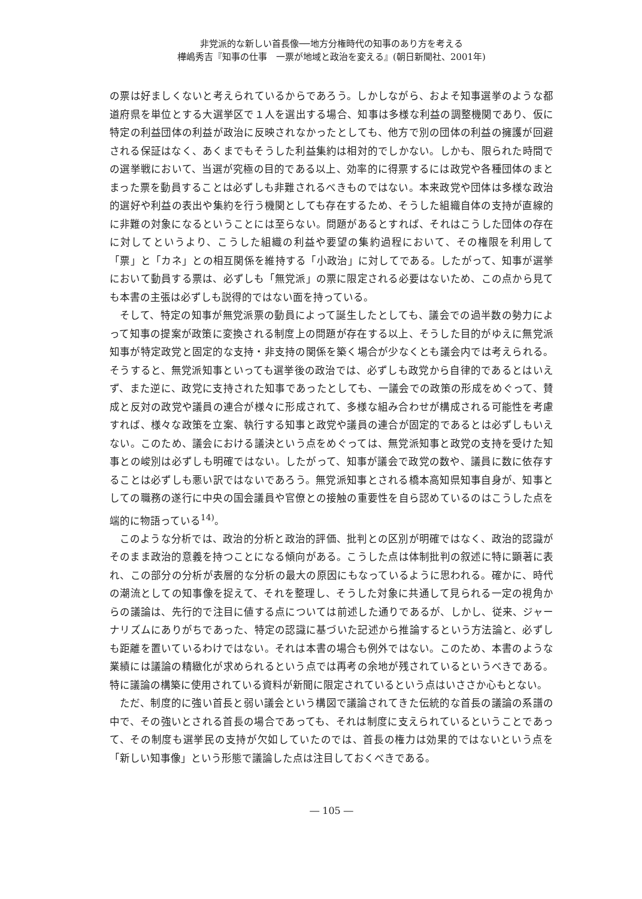非党派的な新しい首長像──地方分権時代の知事のあり方を考える
樺嶋秀吉『知事の仕事　一票が地域と政治を変える』(朝日新聞社、2001年)
の票は好ましくないと考えられているからであろう。しかしながら、およそ知事選挙のような都道府県を単位とする大選挙区で１人を選出する場合、知事は多様な利益の調整機関であり、仮に特定の利益団体の利益が政治に反映されなかったとしても、他方で別の団体の利益の擁護が回避される保証はなく、あくまでもそうした利益集約は相対的でしかない。しかも、限られた時間での選挙戦において、当選が究極の目的である以上、効率的に得票するには政党や各種団体のまとまった票を動員することは必ずしも非難されるべきものではない。本来政党や団体は多様な政治的選好や利益の表出や集約を行う機関としても存在するため、そうした組織自体の支持が直線的に非難の対象になるということには至らない。問題があるとすれば、それはこうした団体の存在に対してというより、こうした組織の利益や要望の集約過程において、その権限を利用して「票」と「カネ」との相互関係を維持する「小政治」に対してである。したがって、知事が選挙において動員する票は、必ずしも「無党派」の票に限定される必要はないため、この点から見ても本書の主張は必ずしも説得的ではない面を持っている。
そして、特定の知事が無党派票の動員によって誕生したとしても、議会での過半数の勢力によって知事の提案が政策に変換される制度上の問題が存在する以上、そうした目的がゆえに無党派知事が特定政党と固定的な支持・非支持の関係を築く場合が少なくとも議会内では考えられる。そうすると、無党派知事といっても選挙後の政治では、必ずしも政党から自律的であるとはいえず、また逆に、政党に支持された知事であったとしても、一議会での政策の形成をめぐって、賛成と反対の政党や議員の連合が様々に形成されて、多様な組み合わせが構成される可能性を考慮すれば、様々な政策を立案、執行する知事と政党や議員の連合が固定的であるとは必ずしもいえない。このため、議会における議決という点をめぐっては、無党派知事と政党の支持を受けた知事との峻別は必ずしも明確ではない。したがって、知事が議会で政党の数や、議員に数に依存することは必ずしも悪い訳ではないであろう。無党派知事とされる橋本高知県知事自身が、知事としての職務の遂行に中央の国会議員や官僚との接触の重要性を自ら認めているのはこうした点を端的に物語っている<sup>14)</sup>。
このような分析では、政治的分析と政治的評価、批判との区別が明確ではなく、政治的認識がそのまま政治的意義を持つことになる傾向がある。こうした点は体制批判の叙述に特に顕著に表れ、この部分の分析が表層的な分析の最大の原因にもなっているように思われる。確かに、時代の潮流としての知事像を捉えて、それを整理し、そうした対象に共通して見られる一定の視角からの議論は、先行的で注目に値する点については前述した通りであるが、しかし、従来、ジャーナリズムにありがちであった、特定の認識に基づいた記述から推論するという方法論と、必ずしも距離を置いているわけではない。それは本書の場合も例外ではない。このため、本書のような業績には議論の精緻化が求められるという点では再考の余地が残されているというべきである。特に議論の構築に使用されている資料が新聞に限定されているという点はいささか心もとない。
ただ、制度的に強い首長と弱い議会という構図で議論されてきた伝統的な首長の議論の系譜の中で、その強いとされる首長の場合であっても、それは制度に支えられているということであって、その制度も選挙民の支持が欠如していたのでは、首長の権力は効果的ではないという点を「新しい知事像」という形態で議論した点は注目しておくべきである。
― 105 ―